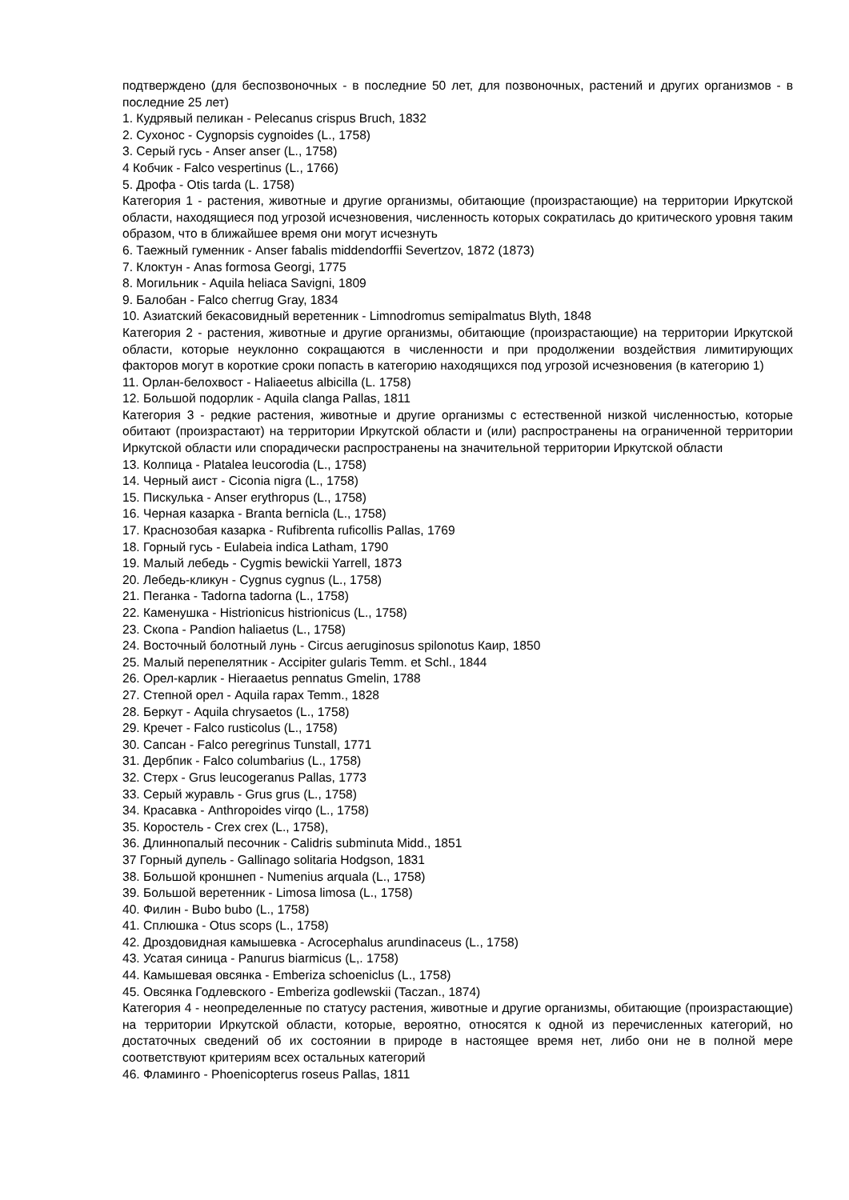подтверждено (для беспозвоночных - в последние 50 лет, для позвоночных, растений и других организмов - в последние 25 лет)
1. Кудрявый пеликан - Pelecanus crispus Bruch, 1832
2. Сухонос - Cygnopsis cygnoides (L., 1758)
3. Серый гусь - Anser anser (L., 1758)
4 Кобчик - Falco vespertinus (L., 1766)
5. Дрофа - Otis tarda (L. 1758)
Категория 1 - растения, животные и другие организмы, обитающие (произрастающие) на территории Иркутской области, находящиеся под угрозой исчезновения, численность которых сократилась до критического уровня таким образом, что в ближайшее время они могут исчезнуть
6. Таежный гуменник - Anser fabalis middendorffii Severtzov, 1872 (1873)
7. Клоктун - Anas formosa Georgi, 1775
8. Могильник - Aquila heliaca Savigni, 1809
9. Балобан - Falco cherrug Gray, 1834
10. Азиатский бекасовидный веретенник - Limnodromus semipalmatus Blyth, 1848
Категория 2 - растения, животные и другие организмы, обитающие (произрастающие) на территории Иркутской области, которые неуклонно сокращаются в численности и при продолжении воздействия лимитирующих факторов могут в короткие сроки попасть в категорию находящихся под угрозой исчезновения (в категорию 1)
11. Орлан-белохвост - Haliaeetus albicilla (L. 1758)
12. Большой подорлик - Aquila clanga Pallas, 1811
Категория 3 - редкие растения, животные и другие организмы с естественной низкой численностью, которые обитают (произрастают) на территории Иркутской области и (или) распространены на ограниченной территории Иркутской области или спорадически распространены на значительной территории Иркутской области
13. Колпица - Platalea leucorodia (L., 1758)
14. Черный аист - Ciconia nigra (L., 1758)
15. Пискулька - Anser erythropus (L., 1758)
16. Черная казарка - Branta bernicla (L., 1758)
17. Краснозобая казарка - Rufibrenta ruficollis Pallas, 1769
18. Горный гусь - Eulabeia indica Latham, 1790
19. Малый лебедь - Cygmis bewickii Yarrell, 1873
20. Лебедь-кликун - Cygnus cygnus (L., 1758)
21. Пеганка - Tadorna tadorna (L., 1758)
22. Каменушка - Histrionicus histrionicus (L., 1758)
23. Скопа - Pandion haliaetus (L., 1758)
24. Восточный болотный лунь - Circus aeruginosus spilonotus Каир, 1850
25. Малый перепелятник - Accipiter gularis Temm. et Schl., 1844
26. Орел-карлик - Hieraaetus pennatus Gmelin, 1788
27. Степной орел - Aquila rapax Temm., 1828
28. Беркут - Aquila chrysaetos (L., 1758)
29. Кречет - Falco rusticolus (L., 1758)
30. Сапсан - Falco peregrinus Tunstall, 1771
31. Дербпик - Falco columbarius (L., 1758)
32. Стерх - Grus leucogeranus Pallas, 1773
33. Серый журавль - Grus grus (L., 1758)
34. Красавка - Anthropoides virqo (L., 1758)
35. Коростель - Crex crex (L., 1758),
36. Длиннопалый песочник - Calidris subminuta Midd., 1851
37 Горный дупель - Gallinago solitaria Hodgson, 1831
38. Большой кроншнеп - Numenius arquala (L., 1758)
39. Большой веретенник - Limosa limosa (L., 1758)
40. Филин - Bubo bubo (L., 1758)
41. Сплюшка - Otus scops (L., 1758)
42. Дроздовидная камышевка - Acrocephalus arundinaceus (L., 1758)
43. Усатая синица - Panurus biarmicus (L,. 1758)
44. Камышевая овсянка - Emberiza schoeniclus (L., 1758)
45. Овсянка Годлевского - Emberiza godlewskii (Taczan., 1874)
Категория 4 - неопределенные по статусу растения, животные и другие организмы, обитающие (произрастающие) на территории Иркутской области, которые, вероятно, относятся к одной из перечисленных категорий, но достаточных сведений об их состоянии в природе в настоящее время нет, либо они не в полной мере соответствуют критериям всех остальных категорий
46. Фламинго - Phoenicopterus roseus Pallas, 1811